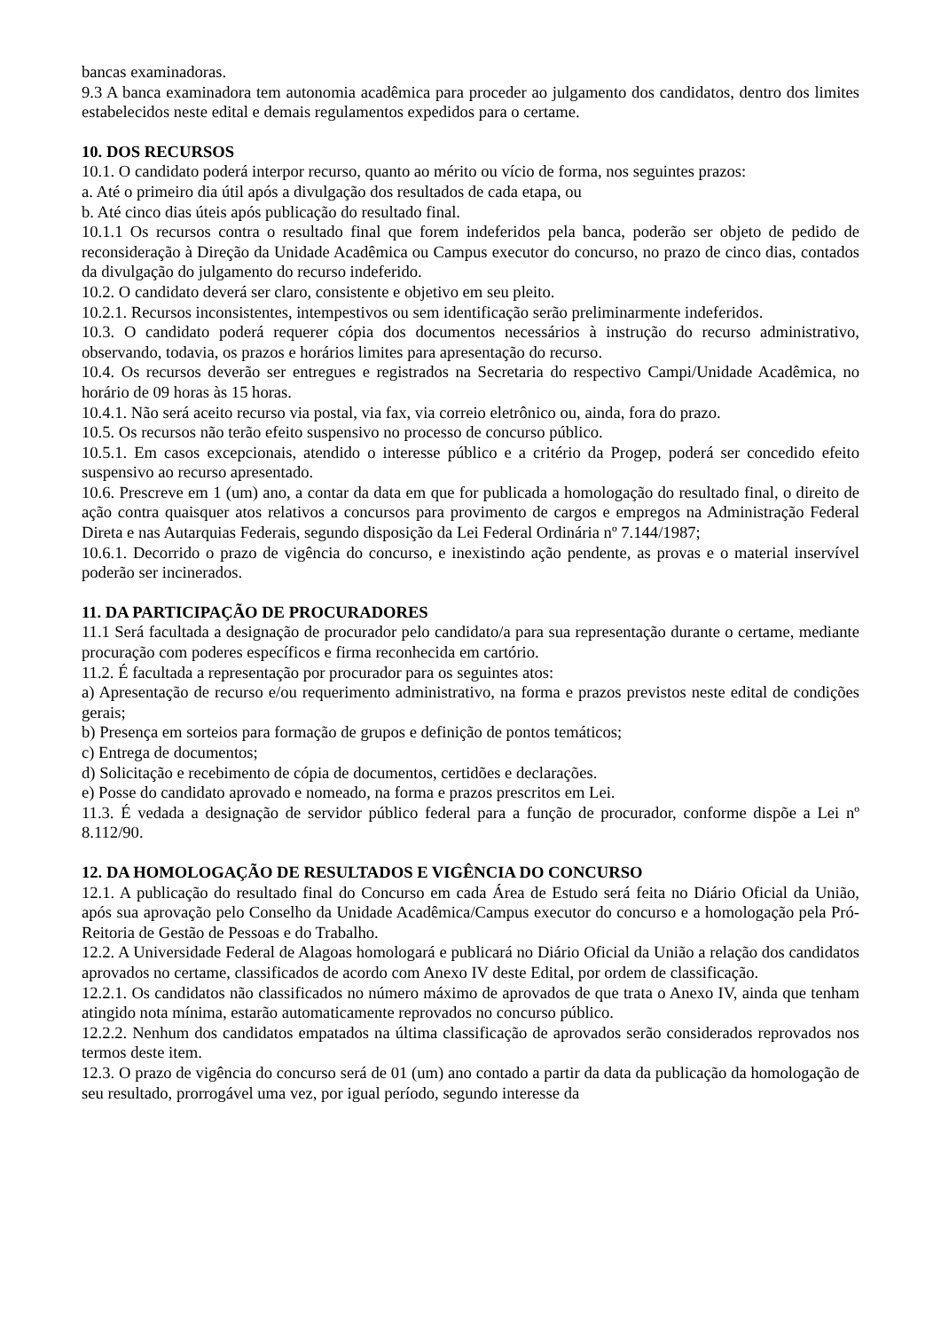bancas examinadoras.
9.3 A banca examinadora tem autonomia acadêmica para proceder ao julgamento dos candidatos, dentro dos limites estabelecidos neste edital e demais regulamentos expedidos para o certame.
10. DOS RECURSOS
10.1. O candidato poderá interpor recurso, quanto ao mérito ou vício de forma, nos seguintes prazos:
a. Até o primeiro dia útil após a divulgação dos resultados de cada etapa, ou
b. Até cinco dias úteis após publicação do resultado final.
10.1.1 Os recursos contra o resultado final que forem indeferidos pela banca, poderão ser objeto de pedido de reconsideração à Direção da Unidade Acadêmica ou Campus executor do concurso, no prazo de cinco dias, contados da divulgação do julgamento do recurso indeferido.
10.2. O candidato deverá ser claro, consistente e objetivo em seu pleito.
10.2.1. Recursos inconsistentes, intempestivos ou sem identificação serão preliminarmente indeferidos.
10.3. O candidato poderá requerer cópia dos documentos necessários à instrução do recurso administrativo, observando, todavia, os prazos e horários limites para apresentação do recurso.
10.4. Os recursos deverão ser entregues e registrados na Secretaria do respectivo Campi/Unidade Acadêmica, no horário de 09 horas às 15 horas.
10.4.1. Não será aceito recurso via postal, via fax, via correio eletrônico ou, ainda, fora do prazo.
10.5. Os recursos não terão efeito suspensivo no processo de concurso público.
10.5.1. Em casos excepcionais, atendido o interesse público e a critério da Progep, poderá ser concedido efeito suspensivo ao recurso apresentado.
10.6. Prescreve em 1 (um) ano, a contar da data em que for publicada a homologação do resultado final, o direito de ação contra quaisquer atos relativos a concursos para provimento de cargos e empregos na Administração Federal Direta e nas Autarquias Federais, segundo disposição da Lei Federal Ordinária nº 7.144/1987;
10.6.1. Decorrido o prazo de vigência do concurso, e inexistindo ação pendente, as provas e o material inservível poderão ser incinerados.
11. DA PARTICIPAÇÃO DE PROCURADORES
11.1 Será facultada a designação de procurador pelo candidato/a para sua representação durante o certame, mediante procuração com poderes específicos e firma reconhecida em cartório.
11.2. É facultada a representação por procurador para os seguintes atos:
a) Apresentação de recurso e/ou requerimento administrativo, na forma e prazos previstos neste edital de condições gerais;
b) Presença em sorteios para formação de grupos e definição de pontos temáticos;
c) Entrega de documentos;
d) Solicitação e recebimento de cópia de documentos, certidões e declarações.
e) Posse do candidato aprovado e nomeado, na forma e prazos prescritos em Lei.
11.3. É vedada a designação de servidor público federal para a função de procurador, conforme dispõe a Lei nº 8.112/90.
12. DA HOMOLOGAÇÃO DE RESULTADOS E VIGÊNCIA DO CONCURSO
12.1. A publicação do resultado final do Concurso em cada Área de Estudo será feita no Diário Oficial da União, após sua aprovação pelo Conselho da Unidade Acadêmica/Campus executor do concurso e a homologação pela Pró-Reitoria de Gestão de Pessoas e do Trabalho.
12.2. A Universidade Federal de Alagoas homologará e publicará no Diário Oficial da União a relação dos candidatos aprovados no certame, classificados de acordo com Anexo IV deste Edital, por ordem de classificação.
12.2.1. Os candidatos não classificados no número máximo de aprovados de que trata o Anexo IV, ainda que tenham atingido nota mínima, estarão automaticamente reprovados no concurso público.
12.2.2. Nenhum dos candidatos empatados na última classificação de aprovados serão considerados reprovados nos termos deste item.
12.3. O prazo de vigência do concurso será de 01 (um) ano contado a partir da data da publicação da homologação de seu resultado, prorrogável uma vez, por igual período, segundo interesse da